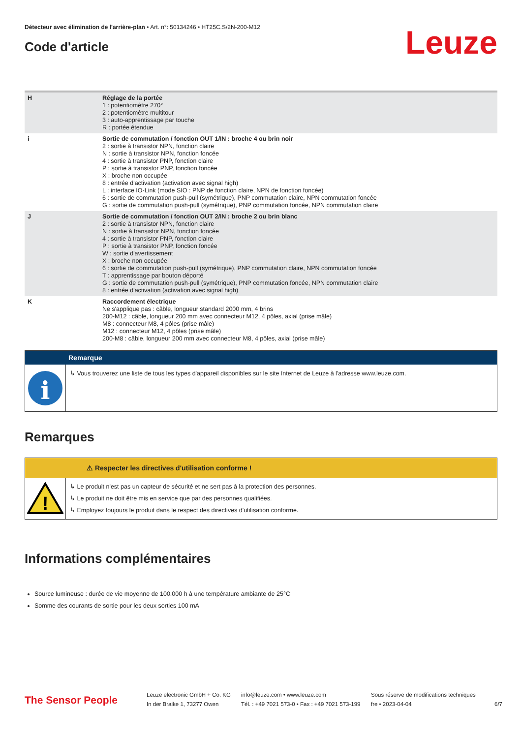Détecteur avec élimination de l'arrière-plan • Art. n°: 50134246 • HT25C.S/2N-200-M12
Code d'article
Leuze
| H | Réglage de la portée 1 : potentiomètre 270° 2 : potentiomètre multitour 3 : auto-apprentissage par touche R : portée étendue |
| i | Sortie de commutation / fonction OUT 1/IN : broche 4 ou brin noir 2 : sortie à transistor NPN, fonction claire N : sortie à transistor NPN, fonction foncée 4 : sortie à transistor PNP, fonction claire P : sortie à transistor PNP, fonction foncée X : broche non occupée 8 : entrée d'activation (activation avec signal high) L : interface IO-Link (mode SIO : PNP de fonction claire, NPN de fonction foncée) 6 : sortie de commutation push-pull (symétrique), PNP commutation claire, NPN commutation foncée G : sortie de commutation push-pull (symétrique), PNP commutation foncée, NPN commutation claire |
| J | Sortie de commutation / fonction OUT 2/IN : broche 2 ou brin blanc 2 : sortie à transistor NPN, fonction claire N : sortie à transistor NPN, fonction foncée 4 : sortie à transistor PNP, fonction claire P : sortie à transistor PNP, fonction foncée W : sortie d'avertissement X : broche non occupée 6 : sortie de commutation push-pull (symétrique), PNP commutation claire, NPN commutation foncée T : apprentissage par bouton déporté G : sortie de commutation push-pull (symétrique), PNP commutation foncée, NPN commutation claire 8 : entrée d'activation (activation avec signal high) |
| K | Raccordement électrique Ne s'applique pas : câble, longueur standard 2000 mm, 4 brins 200-M12 : câble, longueur 200 mm avec connecteur M12, 4 pôles, axial (prise mâle) M8 : connecteur M8, 4 pôles (prise mâle) M12 : connecteur M12, 4 pôles (prise mâle) 200-M8 : câble, longueur 200 mm avec connecteur M8, 4 pôles, axial (prise mâle) |
Remarque
i
↳ Vous trouverez une liste de tous les types d'appareil disponibles sur le site Internet de Leuze à l'adresse www.leuze.com.
Remarques
⚠ Respecter les directives d'utilisation conforme !
!
↳ Le produit n'est pas un capteur de sécurité et ne sert pas à la protection des personnes.
↳ Le produit ne doit être mis en service que par des personnes qualifiées.
↳ Employez toujours le produit dans le respect des directives d'utilisation conforme.
Informations complémentaires
Source lumineuse : durée de vie moyenne de 100.000 h à une température ambiante de 25°C
Somme des courants de sortie pour les deux sorties 100 mA
The Sensor People
Leuze electronic GmbH + Co. KG
In der Braike 1, 73277 Owen
info@leuze.com • www.leuze.com
Tél. : +49 7021 573-0 • Fax : +49 7021 573-199
Sous réserve de modifications techniques
fre • 2023-04-04
6/7